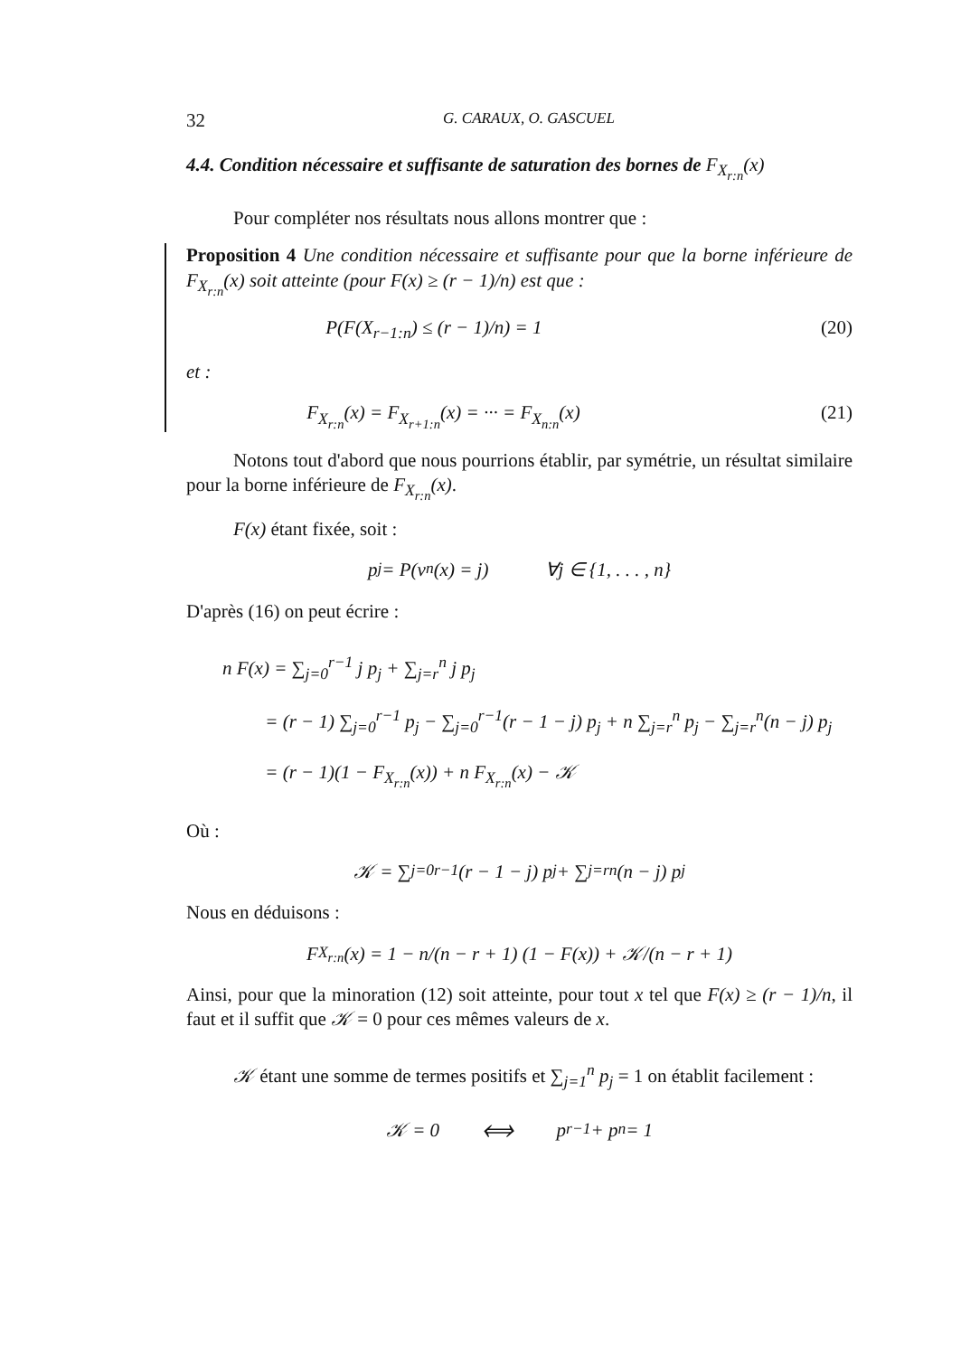32 G. CARAUX, O. GASCUEL
4.4. Condition nécessaire et suffisante de saturation des bornes de F<sub>X<sub>r:n</sub></sub>(x)
Pour compléter nos résultats nous allons montrer que :
Proposition 4 Une condition nécessaire et suffisante pour que la borne inférieure de F<sub>X<sub>r:n</sub></sub>(x) soit atteinte (pour F(x) ≥ (r − 1)/n) est que :
P(F(X<sub>r−1:n</sub>) ≤ (r − 1)/n) = 1 (20)
et :
F<sub>X<sub>r:n</sub></sub>(x) = F<sub>X<sub>r+1:n</sub></sub>(x) = ··· = F<sub>X<sub>n:n</sub></sub>(x) (21)
Notons tout d'abord que nous pourrions établir, par symétrie, un résultat similaire pour la borne inférieure de F<sub>X<sub>r:n</sub></sub>(x).
F(x) étant fixée, soit :
p<sub>j</sub> = P(ν<sub>n</sub>(x) = j) ∀j ∈ {1, . . . , n}
D'après (16) on peut écrire :
n F(x) = ∑<sub>j=0</sub><sup>r−1</sup> j p<sub>j</sub> + ∑<sub>j=r</sub><sup>n</sup> j p<sub>j</sub>
= (r − 1) ∑<sub>j=0</sub><sup>r−1</sup> p<sub>j</sub> − ∑<sub>j=0</sub><sup>r−1</sup>(r − 1 − j) p<sub>j</sub> + n ∑<sub>j=r</sub><sup>n</sup> p<sub>j</sub> − ∑<sub>j=r</sub><sup>n</sup>(n − j) p<sub>j</sub>
= (r − 1)(1 − F<sub>X<sub>r:n</sub></sub>(x)) + n F<sub>X<sub>r:n</sub></sub>(x) − 𝒦
Où :
𝒦 = ∑<sub>j=0</sub><sup>r−1</sup>(r − 1 − j) p<sub>j</sub> + ∑<sub>j=r</sub><sup>n</sup>(n − j) p<sub>j</sub>
Nous en déduisons :
F<sub>X<sub>r:n</sub></sub>(x) = 1 − n/(n − r + 1) (1 − F(x)) + 𝒦/(n − r + 1)
Ainsi, pour que la minoration (12) soit atteinte, pour tout x tel que F(x) ≥ (r − 1)/n, il faut et il suffit que 𝒦 = 0 pour ces mêmes valeurs de x.
𝒦 étant une somme de termes positifs et ∑<sub>j=1</sub><sup>n</sup> p<sub>j</sub> = 1 on établit facilement :
𝒦 = 0 ⟺ p<sub>r−1</sub> + p<sub>n</sub> = 1